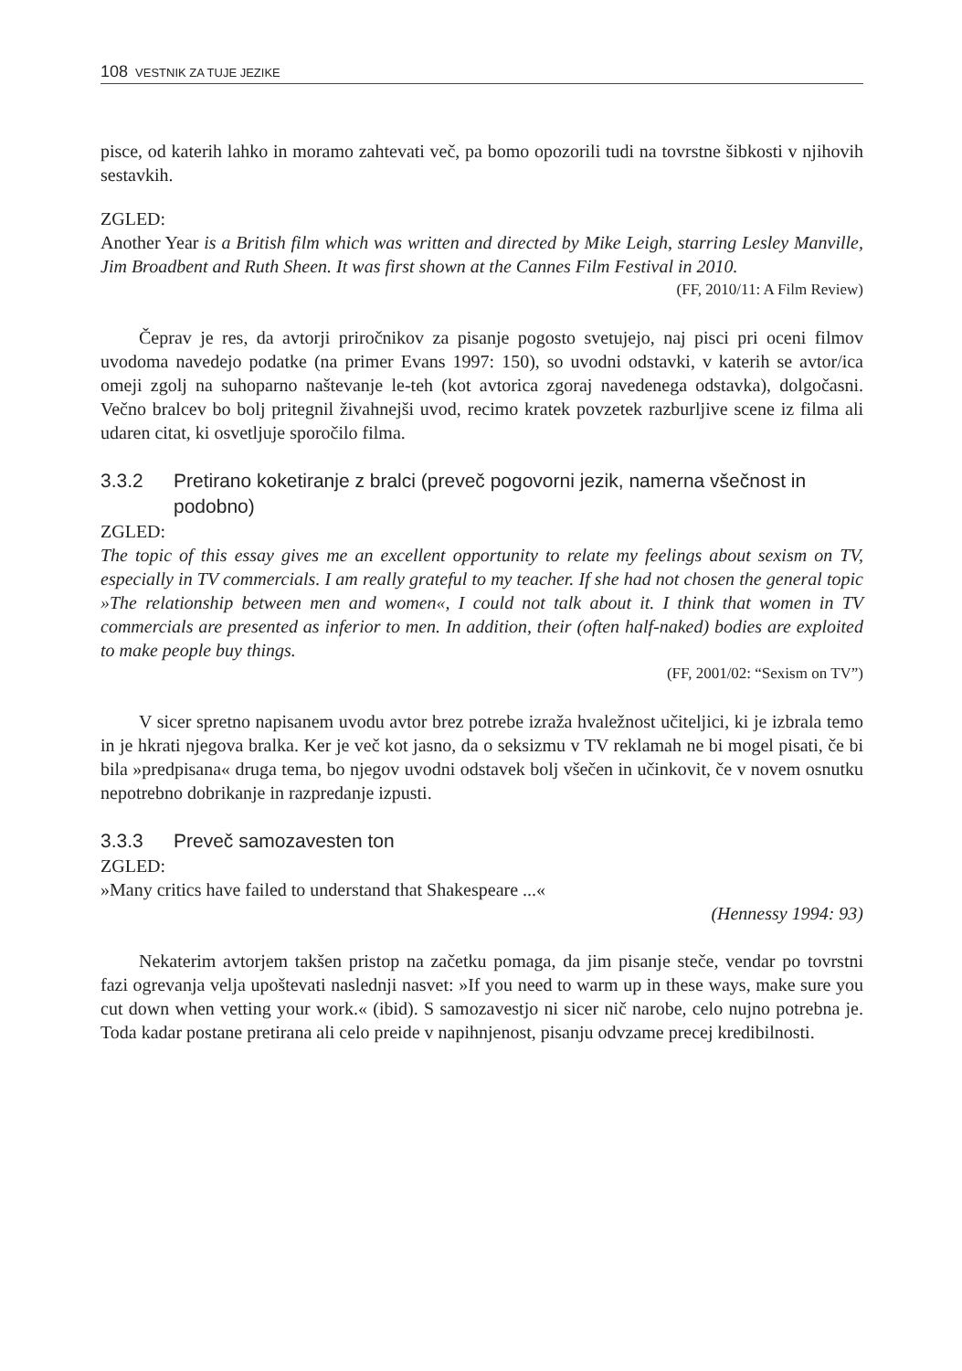108 VESTNIK ZA TUJE JEZIKE
pisce, od katerih lahko in moramo zahtevati več, pa bomo opozorili tudi na tovrstne šibkosti v njihovih sestavkih.
ZGLED:
Another Year is a British film which was written and directed by Mike Leigh, starring Lesley Manville, Jim Broadbent and Ruth Sheen. It was first shown at the Cannes Film Festival in 2010.
(FF, 2010/11: A Film Review)
Čeprav je res, da avtorji priročnikov za pisanje pogosto svetujejo, naj pisci pri oceni filmov uvodoma navedejo podatke (na primer Evans 1997: 150), so uvodni odstavki, v katerih se avtor/ica omeji zgolj na suhoparno naštevanje le-teh (kot avtorica zgoraj navedenega odstavka), dolgočasni. Večno bralcev bo bolj pritegnil živahnejši uvod, recimo kratek povzetek razburljive scene iz filma ali udaren citat, ki osvetljuje sporočilo filma.
3.3.2 Pretirano koketiranje z bralci (preveč pogovorni jezik, namerna všečnost in podobno)
ZGLED:
The topic of this essay gives me an excellent opportunity to relate my feelings about sexism on TV, especially in TV commercials. I am really grateful to my teacher. If she had not chosen the general topic »The relationship between men and women«, I could not talk about it. I think that women in TV commercials are presented as inferior to men. In addition, their (often half-naked) bodies are exploited to make people buy things.
(FF, 2001/02: “Sexism on TV”)
V sicer spretno napisanem uvodu avtor brez potrebe izraža hvaležnost učiteljici, ki je izbrala temo in je hkrati njegova bralka. Ker je več kot jasno, da o seksizmu v TV reklamah ne bi mogel pisati, če bi bila »predpisana« druga tema, bo njegov uvodni odstavek bolj všečen in učinkovit, če v novem osnutku nepotrebno dobrikanje in razpredanje izpusti.
3.3.3 Preveč samozavesten ton
ZGLED:
»Many critics have failed to understand that Shakespeare ...«
(Hennessy 1994: 93)
Nekaterim avtorjem takšen pristop na začetku pomaga, da jim pisanje steče, vendar po tovrstni fazi ogrevanja velja upoštevati naslednji nasvet: »If you need to warm up in these ways, make sure you cut down when vetting your work.« (ibid). S samozavestjo ni sicer nič narobe, celo nujno potrebna je. Toda kadar postane pretirana ali celo preide v napihnjenost, pisanju odvzame precej kredibilnosti.